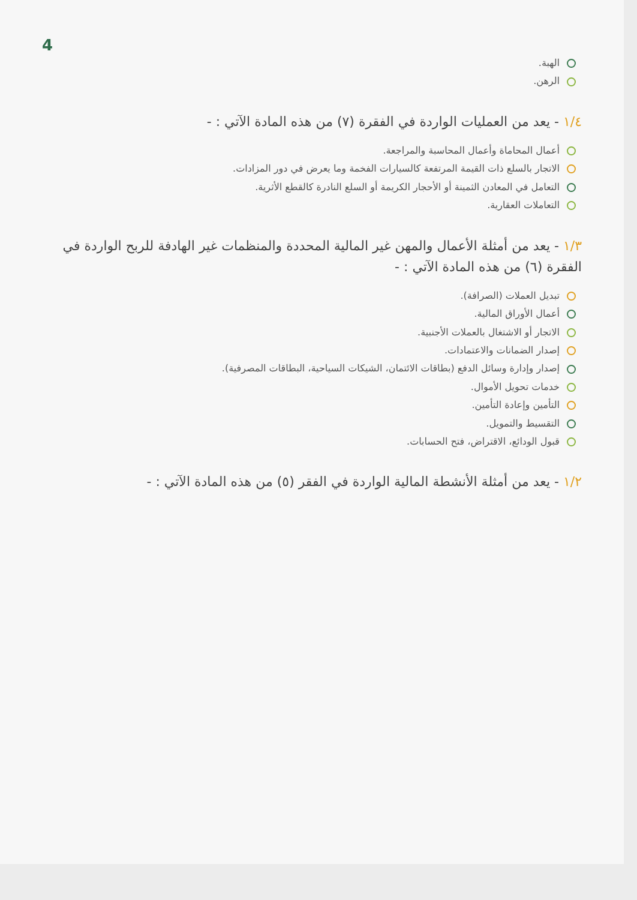4
الهبة.
الرهن.
١/٤ - يعد من العمليات الواردة في الفقرة (٧) من هذه المادة الآتي : -
أعمال المحاماة وأعمال المحاسبة والمراجعة.
الاتجار بالسلع ذات القيمة المرتفعة كالسيارات الفخمة وما يعرض في دور المزادات.
التعامل في المعادن الثمينة أو الأحجار الكريمة أو السلع النادرة كالقطع الأثرية.
التعاملات العقارية.
١/٣ - يعد من أمثلة الأعمال والمهن غير المالية المحددة والمنظمات غير الهادفة للربح الواردة في الفقرة (٦) من هذه المادة الآتي : -
تبديل العملات (الصرافة).
أعمال الأوراق المالية.
الاتجار أو الاشتغال بالعملات الأجنبية.
إصدار الضمانات والاعتمادات.
إصدار وإدارة وسائل الدفع (بطاقات الائتمان، الشيكات السياحية، البطاقات المصرفية).
خدمات تحويل الأموال.
التأمين وإعادة التأمين.
التقسيط والتمويل.
قبول الودائع، الاقتراض، فتح الحسابات.
١/٢ - يعد من أمثلة الأنشطة المالية الواردة في الفقر (٥) من هذه المادة الآتي : -